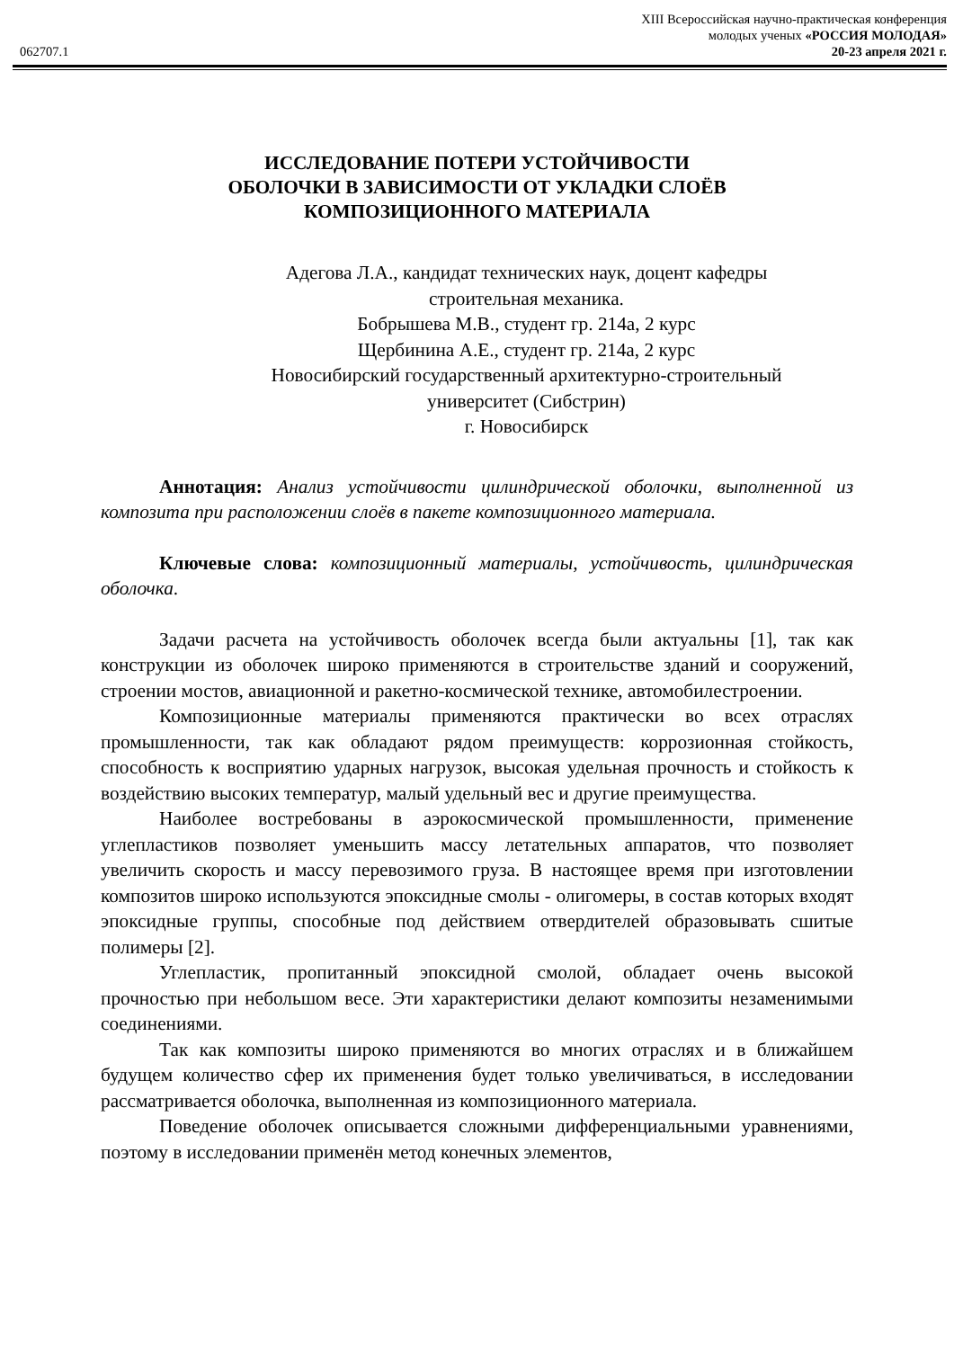XIII Всероссийская научно-практическая конференция
молодых ученых «РОССИЯ МОЛОДАЯ»
062707.1 20-23 апреля 2021 г.
ИССЛЕДОВАНИЕ ПОТЕРИ УСТОЙЧИВОСТИ
ОБОЛОЧКИ В ЗАВИСИМОСТИ ОТ УКЛАДКИ СЛОЁВ
КОМПОЗИЦИОННОГО МАТЕРИАЛА
Адегова Л.А., кандидат технических наук, доцент кафедры
строительная механика.
Бобрышева М.В., студент гр. 214а, 2 курс
Щербинина А.Е., студент гр. 214а, 2 курс
Новосибирский государственный архитектурно-строительный
университет (Сибстрин)
г. Новосибирск
Аннотация: Анализ устойчивости цилиндрической оболочки, выполненной из композита при расположении слоёв в пакете композиционного материала.
Ключевые слова: композиционный материалы, устойчивость, цилиндрическая оболочка.
Задачи расчета на устойчивость оболочек всегда были актуальны [1], так как конструкции из оболочек широко применяются в строительстве зданий и сооружений, строении мостов, авиационной и ракетно-космической технике, автомобилестроении.
Композиционные материалы применяются практически во всех отраслях промышленности, так как обладают рядом преимуществ: коррозионная стойкость, способность к восприятию ударных нагрузок, высокая удельная прочность и стойкость к воздействию высоких температур, малый удельный вес и другие преимущества.
Наиболее востребованы в аэрокосмической промышленности, применение углепластиков позволяет уменьшить массу летательных аппаратов, что позволяет увеличить скорость и массу перевозимого груза. В настоящее время при изготовлении композитов широко используются эпоксидные смолы - олигомеры, в состав которых входят эпоксидные группы, способные под действием отвердителей образовывать сшитые полимеры [2].
Углепластик, пропитанный эпоксидной смолой, обладает очень высокой прочностью при небольшом весе. Эти характеристики делают композиты незаменимыми соединениями.
Так как композиты широко применяются во многих отраслях и в ближайшем будущем количество сфер их применения будет только увеличиваться, в исследовании рассматривается оболочка, выполненная из композиционного материала.
Поведение оболочек описывается сложными дифференциальными уравнениями, поэтому в исследовании применён метод конечных элементов,